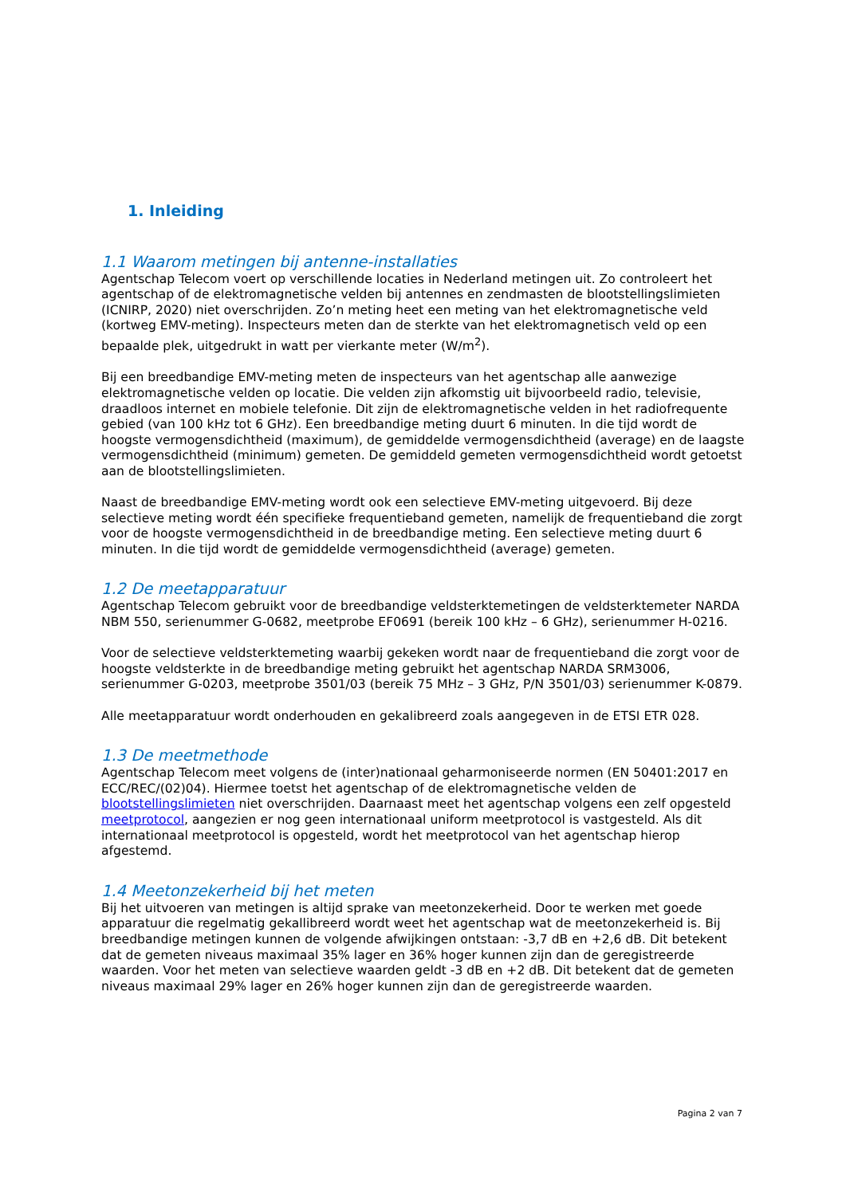1. Inleiding
1.1 Waarom metingen bij antenne-installaties
Agentschap Telecom voert op verschillende locaties in Nederland metingen uit. Zo controleert het agentschap of de elektromagnetische velden bij antennes en zendmasten de blootstellingslimieten (ICNIRP, 2020) niet overschrijden. Zo’n meting heet een meting van het elektromagnetische veld (kortweg EMV-meting). Inspecteurs meten dan de sterkte van het elektromagnetisch veld op een bepaalde plek, uitgedrukt in watt per vierkante meter (W/m<sup>2</sup>).
Bij een breedbandige EMV-meting meten de inspecteurs van het agentschap alle aanwezige elektromagnetische velden op locatie. Die velden zijn afkomstig uit bijvoorbeeld radio, televisie, draadloos internet en mobiele telefonie. Dit zijn de elektromagnetische velden in het radiofrequente gebied (van 100 kHz tot 6 GHz). Een breedbandige meting duurt 6 minuten. In die tijd wordt de hoogste vermogensdichtheid (maximum), de gemiddelde vermogensdichtheid (average) en de laagste vermogensdichtheid (minimum) gemeten. De gemiddeld gemeten vermogensdichtheid wordt getoetst aan de blootstellingslimieten.
Naast de breedbandige EMV-meting wordt ook een selectieve EMV-meting uitgevoerd. Bij deze selectieve meting wordt één specifieke frequentieband gemeten, namelijk de frequentieband die zorgt voor de hoogste vermogensdichtheid in de breedbandige meting. Een selectieve meting duurt 6 minuten. In die tijd wordt de gemiddelde vermogensdichtheid (average) gemeten.
1.2 De meetapparatuur
Agentschap Telecom gebruikt voor de breedbandige veldsterktemetingen de veldsterktemeter NARDA NBM 550, serienummer G-0682, meetprobe EF0691 (bereik 100 kHz – 6 GHz), serienummer H-0216.
Voor de selectieve veldsterktemeting waarbij gekeken wordt naar de frequentieband die zorgt voor de hoogste veldsterkte in de breedbandige meting gebruikt het agentschap NARDA SRM3006, serienummer G-0203, meetprobe 3501/03 (bereik 75 MHz – 3 GHz, P/N 3501/03) serienummer K-0879.
Alle meetapparatuur wordt onderhouden en gekalibreerd zoals aangegeven in de ETSI ETR 028.
1.3 De meetmethode
Agentschap Telecom meet volgens de (inter)nationaal geharmoniseerde normen (EN 50401:2017 en ECC/REC/(02)04). Hiermee toetst het agentschap of de elektromagnetische velden de blootstellingslimieten niet overschrijden. Daarnaast meet het agentschap volgens een zelf opgesteld meetprotocol, aangezien er nog geen internationaal uniform meetprotocol is vastgesteld. Als dit internationaal meetprotocol is opgesteld, wordt het meetprotocol van het agentschap hierop afgestemd.
1.4 Meetonzekerheid bij het meten
Bij het uitvoeren van metingen is altijd sprake van meetonzekerheid. Door te werken met goede apparatuur die regelmatig gekallibreerd wordt weet het agentschap wat de meetonzekerheid is. Bij breedbandige metingen kunnen de volgende afwijkingen ontstaan: -3,7 dB en +2,6 dB. Dit betekent dat de gemeten niveaus maximaal 35% lager en 36% hoger kunnen zijn dan de geregistreerde waarden. Voor het meten van selectieve waarden geldt -3 dB en +2 dB. Dit betekent dat de gemeten niveaus maximaal 29% lager en 26% hoger kunnen zijn dan de geregistreerde waarden.
Pagina 2 van 7